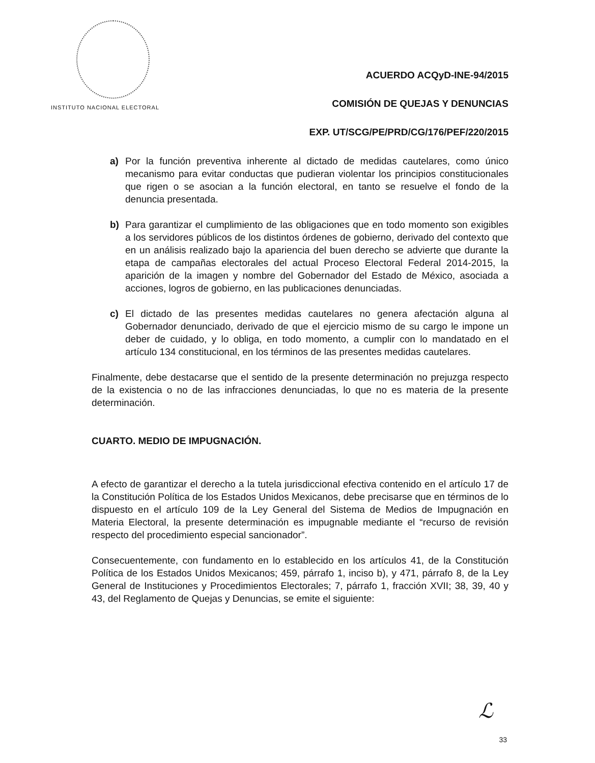INSTITUTO NACIONAL ELECTORAL
ACUERDO ACQyD-INE-94/2015
COMISIÓN DE QUEJAS Y DENUNCIAS
EXP. UT/SCG/PE/PRD/CG/176/PEF/220/2015
a) Por la función preventiva inherente al dictado de medidas cautelares, como único mecanismo para evitar conductas que pudieran violentar los principios constitucionales que rigen o se asocian a la función electoral, en tanto se resuelve el fondo de la denuncia presentada.
b) Para garantizar el cumplimiento de las obligaciones que en todo momento son exigibles a los servidores públicos de los distintos órdenes de gobierno, derivado del contexto que en un análisis realizado bajo la apariencia del buen derecho se advierte que durante la etapa de campañas electorales del actual Proceso Electoral Federal 2014-2015, la aparición de la imagen y nombre del Gobernador del Estado de México, asociada a acciones, logros de gobierno, en las publicaciones denunciadas.
c) El dictado de las presentes medidas cautelares no genera afectación alguna al Gobernador denunciado, derivado de que el ejercicio mismo de su cargo le impone un deber de cuidado, y lo obliga, en todo momento, a cumplir con lo mandatado en el artículo 134 constitucional, en los términos de las presentes medidas cautelares.
Finalmente, debe destacarse que el sentido de la presente determinación no prejuzga respecto de la existencia o no de las infracciones denunciadas, lo que no es materia de la presente determinación.
CUARTO. MEDIO DE IMPUGNACIÓN.
A efecto de garantizar el derecho a la tutela jurisdiccional efectiva contenido en el artículo 17 de la Constitución Política de los Estados Unidos Mexicanos, debe precisarse que en términos de lo dispuesto en el artículo 109 de la Ley General del Sistema de Medios de Impugnación en Materia Electoral, la presente determinación es impugnable mediante el “recurso de revisión respecto del procedimiento especial sancionador”.
Consecuentemente, con fundamento en lo establecido en los artículos 41, de la Constitución Política de los Estados Unidos Mexicanos; 459, párrafo 1, inciso b), y 471, párrafo 8, de la Ley General de Instituciones y Procedimientos Electorales; 7, párrafo 1, fracción XVII; 38, 39, 40 y 43, del Reglamento de Quejas y Denuncias, se emite el siguiente:
ℒ
33